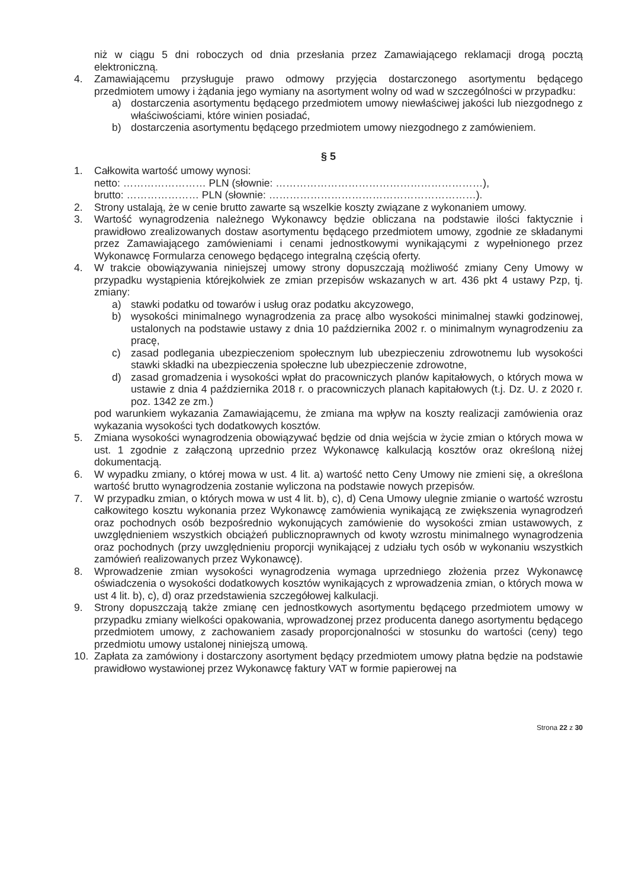niż w ciągu 5 dni roboczych od dnia przesłania przez Zamawiającego reklamacji drogą pocztą elektroniczną.
4. Zamawiającemu przysługuje prawo odmowy przyjęcia dostarczonego asortymentu będącego przedmiotem umowy i żądania jego wymiany na asortyment wolny od wad w szczególności w przypadku:
a) dostarczenia asortymentu będącego przedmiotem umowy niewłaściwej jakości lub niezgodnego z właściwościami, które winien posiadać,
b) dostarczenia asortymentu będącego przedmiotem umowy niezgodnego z zamówieniem.
§ 5
1. Całkowita wartość umowy wynosi:
netto: …………………… PLN (słownie: ……………………………………………………),
brutto: ………………… PLN (słownie: ……………………………………………………).
2. Strony ustalają, że w cenie brutto zawarte są wszelkie koszty związane z wykonaniem umowy.
3. Wartość wynagrodzenia należnego Wykonawcy będzie obliczana na podstawie ilości faktycznie i prawidłowo zrealizowanych dostaw asortymentu będącego przedmiotem umowy, zgodnie ze składanymi przez Zamawiającego zamówieniami i cenami jednostkowymi wynikającymi z wypełnionego przez Wykonawcę Formularza cenowego będącego integralną częścią oferty.
4. W trakcie obowiązywania niniejszej umowy strony dopuszczają możliwość zmiany Ceny Umowy w przypadku wystąpienia którejkolwiek ze zmian przepisów wskazanych w art. 436 pkt 4 ustawy Pzp, tj. zmiany:
a) stawki podatku od towarów i usług oraz podatku akcyzowego,
b) wysokości minimalnego wynagrodzenia za pracę albo wysokości minimalnej stawki godzinowej, ustalonych na podstawie ustawy z dnia 10 października 2002 r. o minimalnym wynagrodzeniu za pracę,
c) zasad podlegania ubezpieczeniom społecznym lub ubezpieczeniu zdrowotnemu lub wysokości stawki składki na ubezpieczenia społeczne lub ubezpieczenie zdrowotne,
d) zasad gromadzenia i wysokości wpłat do pracowniczych planów kapitałowych, o których mowa w ustawie z dnia 4 października 2018 r. o pracowniczych planach kapitałowych (t.j. Dz. U. z 2020 r. poz. 1342 ze zm.)
pod warunkiem wykazania Zamawiającemu, że zmiana ma wpływ na koszty realizacji zamówienia oraz wykazania wysokości tych dodatkowych kosztów.
5. Zmiana wysokości wynagrodzenia obowiązywać będzie od dnia wejścia w życie zmian o których mowa w ust. 1 zgodnie z załączoną uprzednio przez Wykonawcę kalkulacją kosztów oraz określoną niżej dokumentacją.
6. W wypadku zmiany, o której mowa w ust. 4 lit. a) wartość netto Ceny Umowy nie zmieni się, a określona wartość brutto wynagrodzenia zostanie wyliczona na podstawie nowych przepisów.
7. W przypadku zmian, o których mowa w ust 4 lit. b), c), d) Cena Umowy ulegnie zmianie o wartość wzrostu całkowitego kosztu wykonania przez Wykonawcę zamówienia wynikającą ze zwiększenia wynagrodzeń oraz pochodnych osób bezpośrednio wykonujących zamówienie do wysokości zmian ustawowych, z uwzględnieniem wszystkich obciążeń publicznoprawnych od kwoty wzrostu minimalnego wynagrodzenia oraz pochodnych (przy uwzględnieniu proporcji wynikającej z udziału tych osób w wykonaniu wszystkich zamówień realizowanych przez Wykonawcę).
8. Wprowadzenie zmian wysokości wynagrodzenia wymaga uprzedniego złożenia przez Wykonawcę oświadczenia o wysokości dodatkowych kosztów wynikających z wprowadzenia zmian, o których mowa w ust 4 lit. b), c), d) oraz przedstawienia szczegółowej kalkulacji.
9. Strony dopuszczają także zmianę cen jednostkowych asortymentu będącego przedmiotem umowy w przypadku zmiany wielkości opakowania, wprowadzonej przez producenta danego asortymentu będącego przedmiotem umowy, z zachowaniem zasady proporcjonalności w stosunku do wartości (ceny) tego przedmiotu umowy ustalonej niniejszą umową.
10. Zapłata za zamówiony i dostarczony asortyment będący przedmiotem umowy płatna będzie na podstawie prawidłowo wystawionej przez Wykonawcę faktury VAT w formie papierowej na
Strona 22 z 30